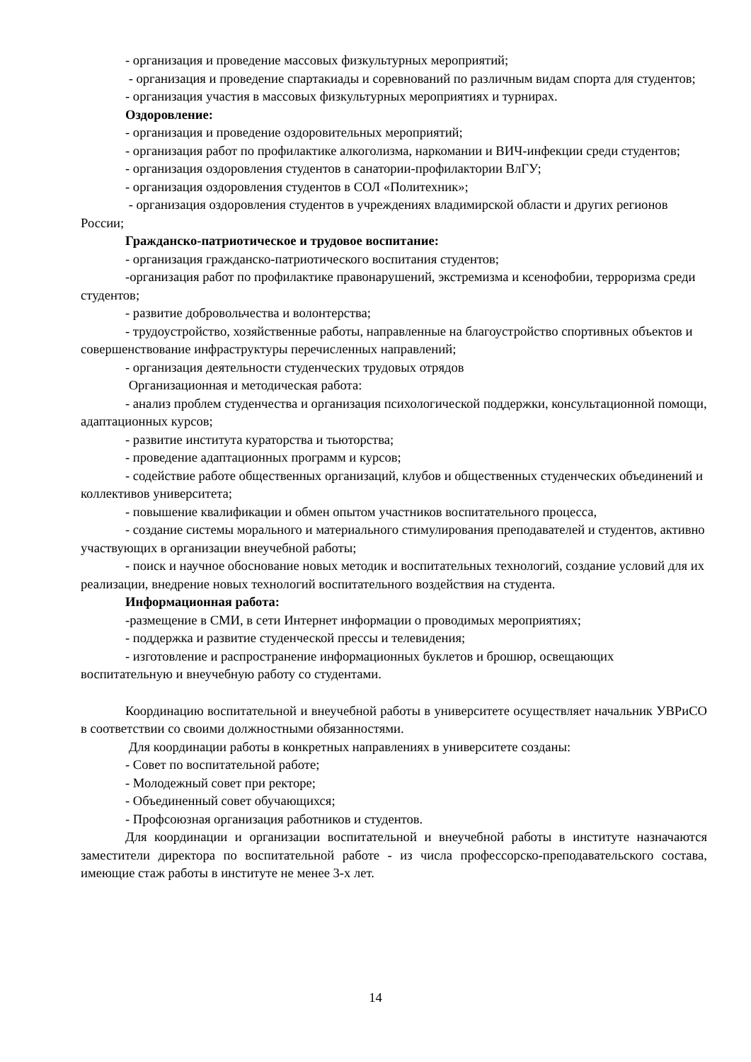- организация и проведение массовых физкультурных мероприятий;
- организация и проведение спартакиады и соревнований по различным видам спорта для студентов;
- организация участия в массовых физкультурных мероприятиях и турнирах.
Оздоровление:
- организация и проведение оздоровительных мероприятий;
- организация работ по профилактике алкоголизма, наркомании и ВИЧ-инфекции среди студентов;
- организация оздоровления студентов в санатории-профилактории ВлГУ;
- организация оздоровления студентов в СОЛ «Политехник»;
- организация оздоровления студентов в учреждениях владимирской области и других регионов России;
Гражданско-патриотическое и трудовое воспитание:
- организация гражданско-патриотического воспитания студентов;
-организация работ по профилактике правонарушений, экстремизма и ксенофобии, терроризма среди студентов;
- развитие добровольчества и волонтерства;
- трудоустройство, хозяйственные работы, направленные на благоустройство спортивных объектов и совершенствование инфраструктуры перечисленных направлений;
- организация деятельности студенческих трудовых отрядов
Организационная и методическая работа:
- анализ проблем студенчества и организация психологической поддержки, консультационной помощи, адаптационных курсов;
- развитие института кураторства и тьюторства;
- проведение адаптационных программ и курсов;
- содействие работе общественных организаций, клубов и общественных студенческих объединений и коллективов университета;
- повышение квалификации и обмен опытом участников воспитательного процесса,
- создание системы морального и материального стимулирования преподавателей и студентов, активно участвующих в организации внеучебной работы;
- поиск и научное обоснование новых методик и воспитательных технологий, создание условий для их реализации, внедрение новых технологий воспитательного воздействия на студента.
Информационная работа:
-размещение в СМИ, в сети Интернет информации о проводимых мероприятиях;
- поддержка и развитие студенческой прессы и телевидения;
- изготовление и распространение информационных буклетов и брошюр, освещающих воспитательную и внеучебную работу со студентами.
Координацию воспитательной и внеучебной работы в университете осуществляет начальник УВРиСО в соответствии со своими должностными обязанностями.
Для координации работы в конкретных направлениях в университете созданы:
- Совет по воспитательной работе;
- Молодежный совет при ректоре;
- Объединенный совет обучающихся;
- Профсоюзная организация работников и студентов.
Для координации и организации воспитательной и внеучебной работы в институте назначаются заместители директора по воспитательной работе - из числа профессорско-преподавательского состава, имеющие стаж работы в институте не менее 3-х лет.
14